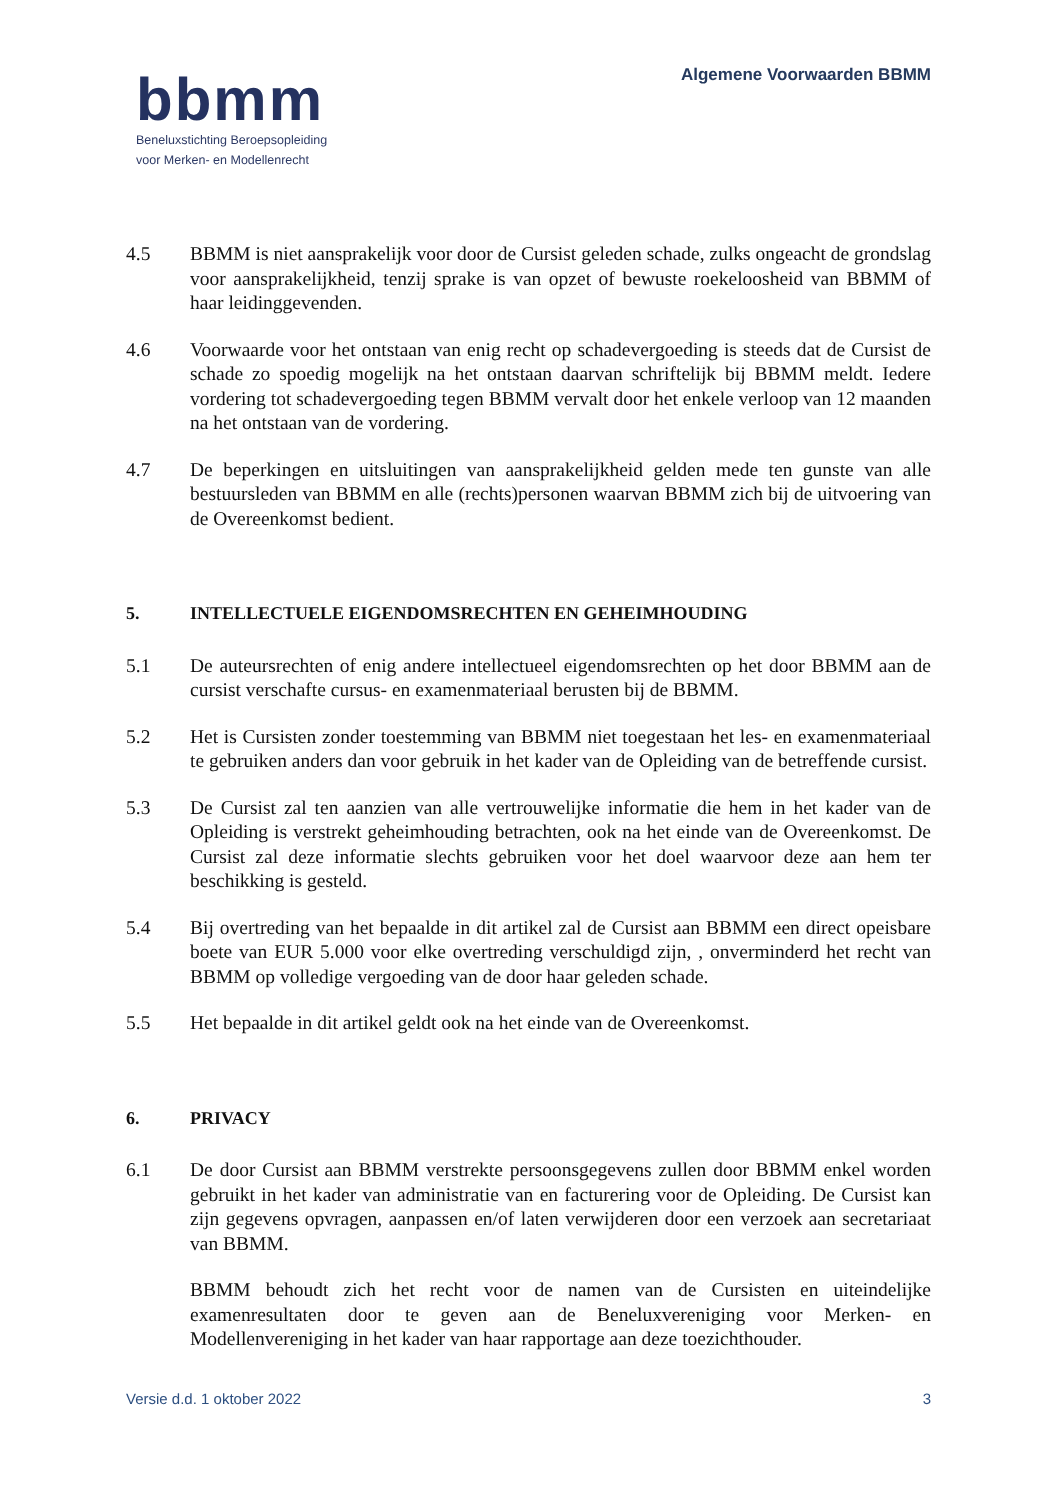bbmm
Beneluxstichting Beroepsopleiding
voor Merken- en Modellenrecht
Algemene Voorwaarden BBMM
4.5 BBMM is niet aansprakelijk voor door de Cursist geleden schade, zulks ongeacht de grondslag voor aansprakelijkheid, tenzij sprake is van opzet of bewuste roekeloosheid van BBMM of haar leidinggevenden.
4.6 Voorwaarde voor het ontstaan van enig recht op schadevergoeding is steeds dat de Cursist de schade zo spoedig mogelijk na het ontstaan daarvan schriftelijk bij BBMM meldt. Iedere vordering tot schadevergoeding tegen BBMM vervalt door het enkele verloop van 12 maanden na het ontstaan van de vordering.
4.7 De beperkingen en uitsluitingen van aansprakelijkheid gelden mede ten gunste van alle bestuursleden van BBMM en alle (rechts)personen waarvan BBMM zich bij de uitvoering van de Overeenkomst bedient.
5. INTELLECTUELE EIGENDOMSRECHTEN EN GEHEIMHOUDING
5.1 De auteursrechten of enig andere intellectueel eigendomsrechten op het door BBMM aan de cursist verschafte cursus- en examenmateriaal berusten bij de BBMM.
5.2 Het is Cursisten zonder toestemming van BBMM niet toegestaan het les- en examenmateriaal te gebruiken anders dan voor gebruik in het kader van de Opleiding van de betreffende cursist.
5.3 De Cursist zal ten aanzien van alle vertrouwelijke informatie die hem in het kader van de Opleiding is verstrekt geheimhouding betrachten, ook na het einde van de Overeenkomst. De Cursist zal deze informatie slechts gebruiken voor het doel waarvoor deze aan hem ter beschikking is gesteld.
5.4 Bij overtreding van het bepaalde in dit artikel zal de Cursist aan BBMM een direct opeisbare boete van EUR 5.000 voor elke overtreding verschuldigd zijn, , onverminderd het recht van BBMM op volledige vergoeding van de door haar geleden schade.
5.5 Het bepaalde in dit artikel geldt ook na het einde van de Overeenkomst.
6. PRIVACY
6.1 De door Cursist aan BBMM verstrekte persoonsgegevens zullen door BBMM enkel worden gebruikt in het kader van administratie van en facturering voor de Opleiding. De Cursist kan zijn gegevens opvragen, aanpassen en/of laten verwijderen door een verzoek aan secretariaat van BBMM.
BBMM behoudt zich het recht voor de namen van de Cursisten en uiteindelijke examenresultaten door te geven aan de Beneluxvereniging voor Merken- en Modellenvereniging in het kader van haar rapportage aan deze toezichthouder.
Versie d.d. 1 oktober 2022 3